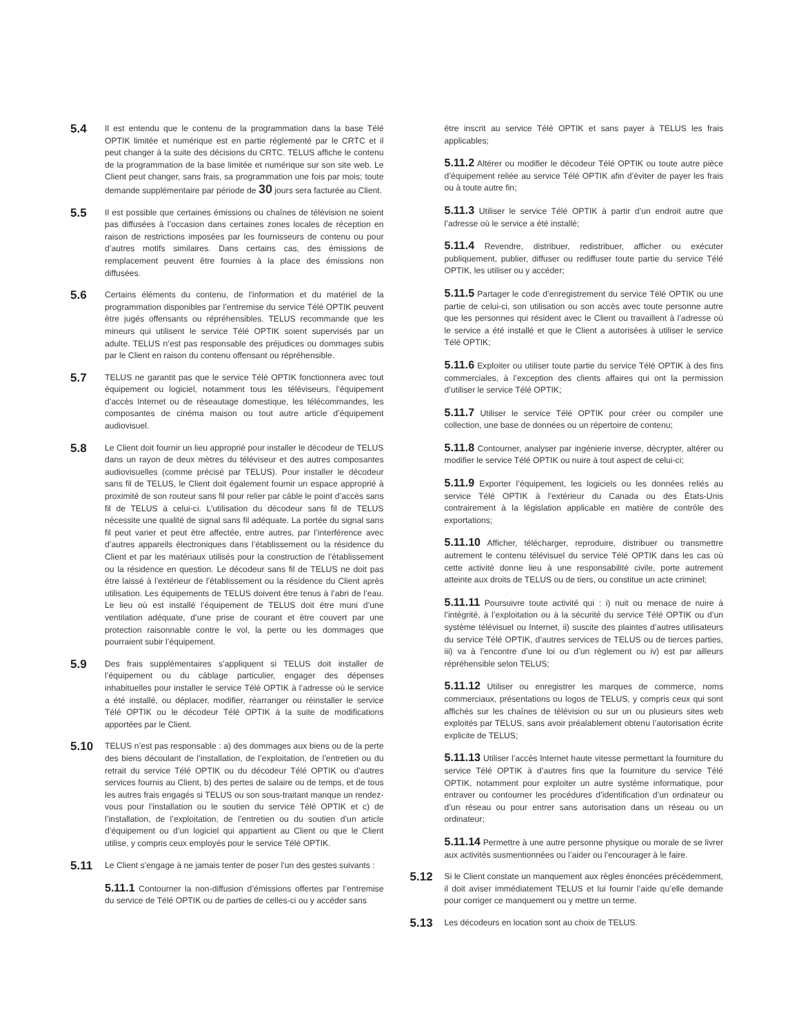5.4
Il est entendu que le contenu de la programmation dans la base Télé OPTIK limitée et numérique est en partie réglementé par le CRTC et il peut changer à la suite des décisions du CRTC. TELUS affiche le contenu de la programmation de la base limitée et numérique sur son site web. Le Client peut changer, sans frais, sa programmation une fois par mois; toute demande supplémentaire par période de 30 jours sera facturée au Client.
5.5
Il est possible que certaines émissions ou chaînes de télévision ne soient pas diffusées à l’occasion dans certaines zones locales de réception en raison de restrictions imposées par les fournisseurs de contenu ou pour d’autres motifs similaires. Dans certains cas, des émissions de remplacement peuvent être fournies à la place des émissions non diffusées.
5.6
Certains éléments du contenu, de l’information et du matériel de la programmation disponibles par l’entremise du service Télé OPTIK peuvent être jugés offensants ou répréhensibles. TELUS recommande que les mineurs qui utilisent le service Télé OPTIK soient supervisés par un adulte. TELUS n’est pas responsable des préjudices ou dommages subis par le Client en raison du contenu offensant ou répréhensible.
5.7
TELUS ne garantit pas que le service Télé OPTIK fonctionnera avec tout équipement ou logiciel, notamment tous les téléviseurs, l’équipement d’accès Internet ou de réseautage domestique, les télécommandes, les composantes de cinéma maison ou tout autre article d’équipement audiovisuel.
5.8
Le Client doit fournir un lieu approprié pour installer le décodeur de TELUS dans un rayon de deux mètres du téléviseur et des autres composantes audiovisuelles (comme précisé par TELUS). Pour installer le décodeur sans fil de TELUS, le Client doit également fournir un espace approprié à proximité de son routeur sans fil pour relier par câble le point d’accès sans fil de TELUS à celui-ci. L’utilisation du décodeur sans fil de TELUS nécessite une qualité de signal sans fil adéquate. La portée du signal sans fil peut varier et peut être affectée, entre autres, par l’interférence avec d’autres appareils électroniques dans l’établissement ou la résidence du Client et par les matériaux utilisés pour la construction de l’établissement ou la résidence en question. Le décodeur sans fil de TELUS ne doit pas être laissé à l’extérieur de l’établissement ou la résidence du Client après utilisation. Les équipements de TELUS doivent être tenus à l’abri de l’eau. Le lieu où est installé l’équipement de TELUS doit être muni d’une ventilation adéquate, d’une prise de courant et être couvert par une protection raisonnable contre le vol, la perte ou les dommages que pourraient subir l’équipement.
5.9
Des frais supplémentaires s’appliquent si TELUS doit installer de l’équipement ou du câblage particulier, engager des dépenses inhabituelles pour installer le service Télé OPTIK à l’adresse où le service a été installé, ou déplacer, modifier, réarranger ou réinstaller le service Télé OPTIK ou le décodeur Télé OPTIK à la suite de modifications apportées par le Client.
5.10
TELUS n’est pas responsable : a) des dommages aux biens ou de la perte des biens découlant de l’installation, de l’exploitation, de l’entretien ou du retrait du service Télé OPTIK ou du décodeur Télé OPTIK ou d’autres services fournis au Client, b) des pertes de salaire ou de temps, et de tous les autres frais engagés si TELUS ou son sous-traitant manque un rendez-vous pour l’installation ou le soutien du service Télé OPTIK et c) de l’installation, de l’exploitation, de l’entretien ou du soutien d’un article d’équipement ou d’un logiciel qui appartient au Client ou que le Client utilise, y compris ceux employés pour le service Télé OPTIK.
5.11
Le Client s’engage à ne jamais tenter de poser l’un des gestes suivants :
5.11.1 Contourner la non-diffusion d’émissions offertes par l’entremise du service de Télé OPTIK ou de parties de celles-ci ou y accéder sans
être inscrit au service Télé OPTIK et sans payer à TELUS les frais applicables;
5.11.2 Altérer ou modifier le décodeur Télé OPTIK ou toute autre pièce d’équipement reliée au service Télé OPTIK afin d’éviter de payer les frais ou à toute autre fin;
5.11.3 Utiliser le service Télé OPTIK à partir d’un endroit autre que l’adresse où le service a été installé;
5.11.4 Revendre, distribuer, redistribuer, afficher ou exécuter publiquement, publier, diffuser ou rediffuser toute partie du service Télé OPTIK, les utiliser ou y accéder;
5.11.5 Partager le code d’enregistrement du service Télé OPTIK ou une partie de celui-ci, son utilisation ou son accès avec toute personne autre que les personnes qui résident avec le Client ou travaillent à l’adresse où le service a été installé et que le Client a autorisées à utiliser le service Télé OPTIK;
5.11.6 Exploiter ou utiliser toute partie du service Télé OPTIK à des fins commerciales, à l’exception des clients affaires qui ont la permission d’utiliser le service Télé OPTIK;
5.11.7 Utiliser le service Télé OPTIK pour créer ou compiler une collection, une base de données ou un répertoire de contenu;
5.11.8 Contourner, analyser par ingénierie inverse, décrypter, altérer ou modifier le service Télé OPTIK ou nuire à tout aspect de celui-ci;
5.11.9 Exporter l’équipement, les logiciels ou les données reliés au service Télé OPTIK à l’extérieur du Canada ou des États-Unis contrairement à la législation applicable en matière de contrôle des exportations;
5.11.10 Afficher, télécharger, reproduire, distribuer ou transmettre autrement le contenu télévisuel du service Télé OPTIK dans les cas où cette activité donne lieu à une responsabilité civile, porte autrement atteinte aux droits de TELUS ou de tiers, ou constitue un acte criminel;
5.11.11 Poursuivre toute activité qui : i) nuit ou menace de nuire à l’intégrité, à l’exploitation ou à la sécurité du service Télé OPTIK ou d’un système télévisuel ou Internet, ii) suscite des plaintes d’autres utilisateurs du service Télé OPTIK, d’autres services de TELUS ou de tierces parties, iii) va à l’encontre d’une loi ou d’un règlement ou iv) est par ailleurs répréhensible selon TELUS;
5.11.12 Utiliser ou enregistrer les marques de commerce, noms commerciaux, présentations ou logos de TELUS, y compris ceux qui sont affichés sur les chaînes de télévision ou sur un ou plusieurs sites web exploités par TELUS, sans avoir préalablement obtenu l’autorisation écrite explicite de TELUS;
5.11.13 Utiliser l’accès Internet haute vitesse permettant la fourniture du service Télé OPTIK à d’autres fins que la fourniture du service Télé OPTIK, notamment pour exploiter un autre système informatique, pour entraver ou contourner les procédures d’identification d’un ordinateur ou d’un réseau ou pour entrer sans autorisation dans un réseau ou un ordinateur;
5.11.14 Permettre à une autre personne physique ou morale de se livrer aux activités susmentionnées ou l’aider ou l’encourager à le faire.
5.12
Si le Client constate un manquement aux règles énoncées précédemment, il doit aviser immédiatement TELUS et lui fournir l’aide qu’elle demande pour corriger ce manquement ou y mettre un terme.
5.13
Les décodeurs en location sont au choix de TELUS.